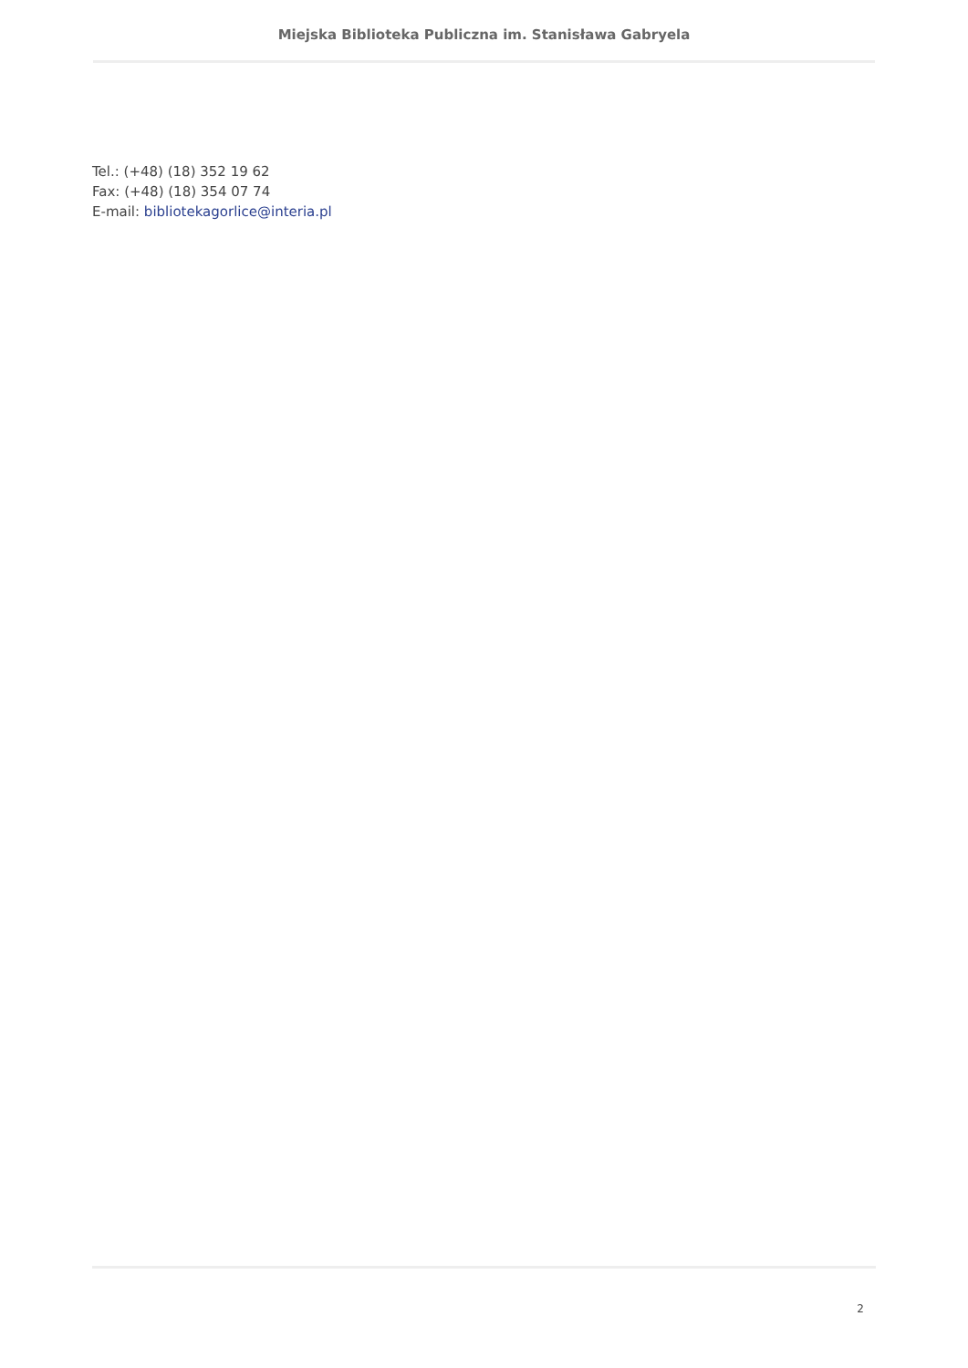Miejska Biblioteka Publiczna im. Stanisława Gabryela
Tel.: (+48) (18) 352 19 62
Fax: (+48) (18) 354 07 74
E-mail: bibliotekagorlice@interia.pl
2